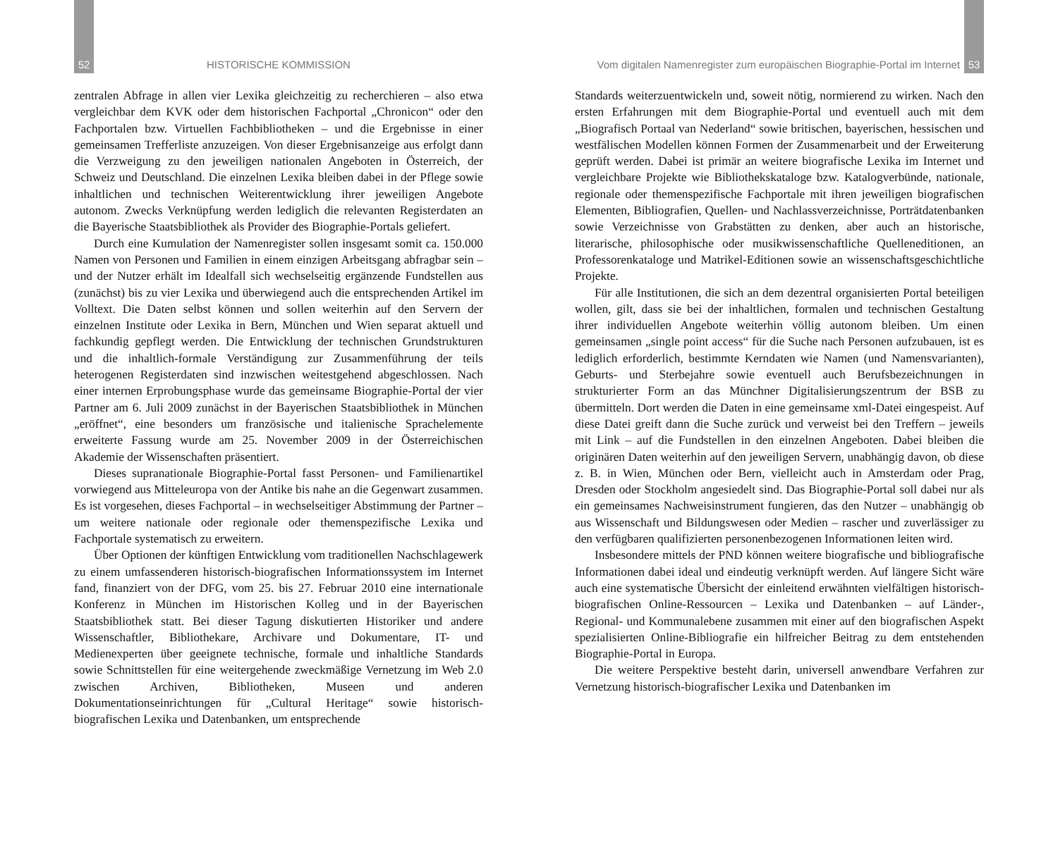52 HISTORISCHE KOMMISSION
zentralen Abfrage in allen vier Lexika gleichzeitig zu recherchieren – also etwa vergleichbar dem KVK oder dem historischen Fachportal „Chronicon“ oder den Fachportalen bzw. Virtuellen Fachbibliotheken – und die Ergebnisse in einer gemeinsamen Trefferliste anzuzeigen. Von dieser Ergebnisanzeige aus erfolgt dann die Verzweigung zu den jeweiligen nationalen Angeboten in Österreich, der Schweiz und Deutschland. Die einzelnen Lexika bleiben dabei in der Pflege sowie inhaltlichen und technischen Weiterentwicklung ihrer jeweiligen Angebote autonom. Zwecks Verknüpfung werden lediglich die relevanten Registerdaten an die Bayerische Staatsbibliothek als Provider des Biographie-Portals geliefert.
Durch eine Kumulation der Namenregister sollen insgesamt somit ca. 150.000 Namen von Personen und Familien in einem einzigen Arbeitsgang abfragbar sein – und der Nutzer erhält im Idealfall sich wechselseitig ergänzende Fundstellen aus (zunächst) bis zu vier Lexika und überwiegend auch die entsprechenden Artikel im Volltext. Die Daten selbst können und sollen weiterhin auf den Servern der einzelnen Institute oder Lexika in Bern, München und Wien separat aktuell und fachkundig gepflegt werden. Die Entwicklung der technischen Grundstrukturen und die inhaltlich-formale Verständigung zur Zusammenführung der teils heterogenen Registerdaten sind inzwischen weitestgehend abgeschlossen. Nach einer internen Erprobungsphase wurde das gemeinsame Biographie-Portal der vier Partner am 6. Juli 2009 zunächst in der Bayerischen Staatsbibliothek in München „eröffnet“, eine besonders um französische und italienische Sprachelemente erweiterte Fassung wurde am 25. November 2009 in der Österreichischen Akademie der Wissenschaften präsentiert.
Dieses supranationale Biographie-Portal fasst Personen- und Familienartikel vorwiegend aus Mitteleuropa von der Antike bis nahe an die Gegenwart zusammen. Es ist vorgesehen, dieses Fachportal – in wechselseitiger Abstimmung der Partner – um weitere nationale oder regionale oder themenspezifische Lexika und Fachportale systematisch zu erweitern.
Über Optionen der künftigen Entwicklung vom traditionellen Nachschlagewerk zu einem umfassenderen historisch-biografischen Informationssystem im Internet fand, finanziert von der DFG, vom 25. bis 27. Februar 2010 eine internationale Konferenz in München im Historischen Kolleg und in der Bayerischen Staatsbibliothek statt. Bei dieser Tagung diskutierten Historiker und andere Wissenschaftler, Bibliothekare, Archivare und Dokumentare, IT- und Medienexperten über geeignete technische, formale und inhaltliche Standards sowie Schnittstellen für eine weitergehende zweckmäßige Vernetzung im Web 2.0 zwischen Archiven, Bibliotheken, Museen und anderen Dokumentationseinrichtungen für „Cultural Heritage“ sowie historisch-biografischen Lexika und Datenbanken, um entsprechende
Vom digitalen Namenregister zum europäischen Biographie-Portal im Internet 53
Standards weiterzuentwickeln und, soweit nötig, normierend zu wirken. Nach den ersten Erfahrungen mit dem Biographie-Portal und eventuell auch mit dem „Biografisch Portaal van Nederland“ sowie britischen, bayerischen, hessischen und westfälischen Modellen können Formen der Zusammenarbeit und der Erweiterung geprüft werden. Dabei ist primär an weitere biografische Lexika im Internet und vergleichbare Projekte wie Bibliothekskataloge bzw. Katalogverbünde, nationale, regionale oder themenspezifische Fachportale mit ihren jeweiligen biografischen Elementen, Bibliografien, Quellen- und Nachlassverzeichnisse, Porträtdatenbanken sowie Verzeichnisse von Grabstätten zu denken, aber auch an historische, literarische, philosophische oder musikwissenschaftliche Quelleneditionen, an Professorenkataloge und Matrikel-Editionen sowie an wissenschaftsgeschichtliche Projekte.
Für alle Institutionen, die sich an dem dezentral organisierten Portal beteiligen wollen, gilt, dass sie bei der inhaltlichen, formalen und technischen Gestaltung ihrer individuellen Angebote weiterhin völlig autonom bleiben. Um einen gemeinsamen „single point access“ für die Suche nach Personen aufzubauen, ist es lediglich erforderlich, bestimmte Kerndaten wie Namen (und Namensvarianten), Geburts- und Sterbejahre sowie eventuell auch Berufsbezeichnungen in strukturierter Form an das Münchner Digitalisierungszentrum der BSB zu übermitteln. Dort werden die Daten in eine gemeinsame xml-Datei eingespeist. Auf diese Datei greift dann die Suche zurück und verweist bei den Treffern – jeweils mit Link – auf die Fundstellen in den einzelnen Angeboten. Dabei bleiben die originären Daten weiterhin auf den jeweiligen Servern, unabhängig davon, ob diese z. B. in Wien, München oder Bern, vielleicht auch in Amsterdam oder Prag, Dresden oder Stockholm angesiedelt sind. Das Biographie-Portal soll dabei nur als ein gemeinsames Nachweisinstrument fungieren, das den Nutzer – unabhängig ob aus Wissenschaft und Bildungswesen oder Medien – rascher und zuverlässiger zu den verfügbaren qualifizierten personenbezogenen Informationen leiten wird.
Insbesondere mittels der PND können weitere biografische und bibliografische Informationen dabei ideal und eindeutig verknüpft werden. Auf längere Sicht wäre auch eine systematische Übersicht der einleitend erwähnten vielfältigen historisch-biografischen Online-Ressourcen – Lexika und Datenbanken – auf Länder-, Regional- und Kommunalebene zusammen mit einer auf den biografischen Aspekt spezialisierten Online-Bibliografie ein hilfreicher Beitrag zu dem entstehenden Biographie-Portal in Europa.
Die weitere Perspektive besteht darin, universell anwendbare Verfahren zur Vernetzung historisch-biografischer Lexika und Datenbanken im